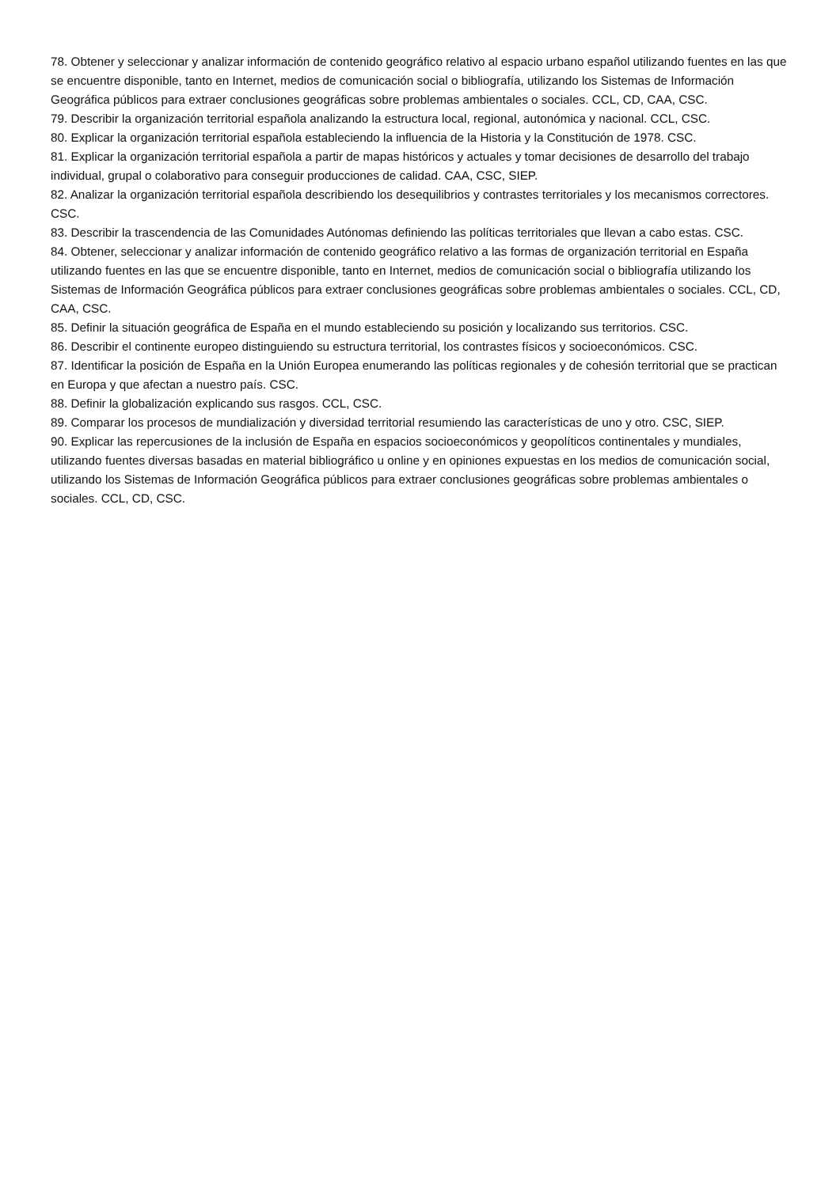78. Obtener y seleccionar y analizar información de contenido geográfico relativo al espacio urbano español utilizando fuentes en las que se encuentre disponible, tanto en Internet, medios de comunicación social o bibliografía, utilizando los Sistemas de Información Geográfica públicos para extraer conclusiones geográficas sobre problemas ambientales o sociales. CCL, CD, CAA, CSC.
79. Describir la organización territorial española analizando la estructura local, regional, autonómica y nacional. CCL, CSC.
80. Explicar la organización territorial española estableciendo la influencia de la Historia y la Constitución de 1978. CSC.
81. Explicar la organización territorial española a partir de mapas históricos y actuales y tomar decisiones de desarrollo del trabajo individual, grupal o colaborativo para conseguir producciones de calidad. CAA, CSC, SIEP.
82. Analizar la organización territorial española describiendo los desequilibrios y contrastes territoriales y los mecanismos correctores. CSC.
83. Describir la trascendencia de las Comunidades Autónomas definiendo las políticas territoriales que llevan a cabo estas. CSC.
84. Obtener, seleccionar y analizar información de contenido geográfico relativo a las formas de organización territorial en España utilizando fuentes en las que se encuentre disponible, tanto en Internet, medios de comunicación social o bibliografía utilizando los Sistemas de Información Geográfica públicos para extraer conclusiones geográficas sobre problemas ambientales o sociales. CCL, CD, CAA, CSC.
85. Definir la situación geográfica de España en el mundo estableciendo su posición y localizando sus territorios. CSC.
86. Describir el continente europeo distinguiendo su estructura territorial, los contrastes físicos y socioeconómicos. CSC.
87. Identificar la posición de España en la Unión Europea enumerando las políticas regionales y de cohesión territorial que se practican en Europa y que afectan a nuestro país. CSC.
88. Definir la globalización explicando sus rasgos. CCL, CSC.
89. Comparar los procesos de mundialización y diversidad territorial resumiendo las características de uno y otro. CSC, SIEP.
90. Explicar las repercusiones de la inclusión de España en espacios socioeconómicos y geopolíticos continentales y mundiales, utilizando fuentes diversas basadas en material bibliográfico u online y en opiniones expuestas en los medios de comunicación social, utilizando los Sistemas de Información Geográfica públicos para extraer conclusiones geográficas sobre problemas ambientales o sociales. CCL, CD, CSC.